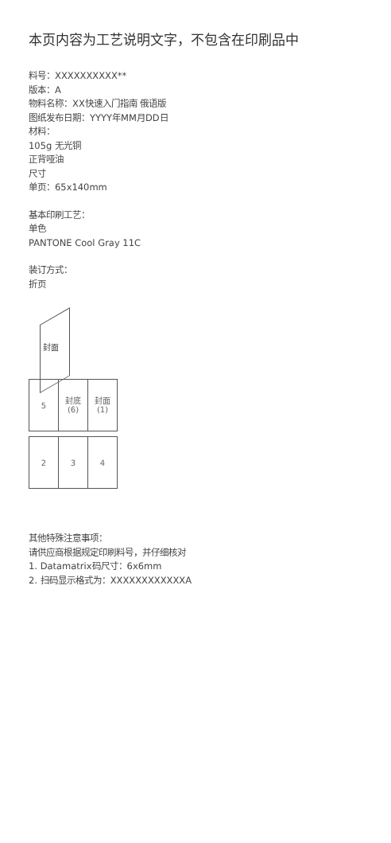本页内容为工艺说明文字，不包含在印刷品中
料号：XXXXXXXXXX**
版本：A
物料名称：XX快速入门指南 俄语版
图纸发布日期：YYYY年MM月DD日
材料：
105g 无光铜
正背哑油
尺寸
单页：65x140mm
基本印刷工艺：
单色
PANTONE Cool Gray 11C
装订方式：
折页
封面
| 5 | 封底 (6) | 封面 (1) |
| 2 | 3 | 4 |
其他特殊注意事项：
请供应商根据规定印刷料号，并仔细核对
1. Datamatrix码尺寸：6x6mm
2. 扫码显示格式为：XXXXXXXXXXXXA